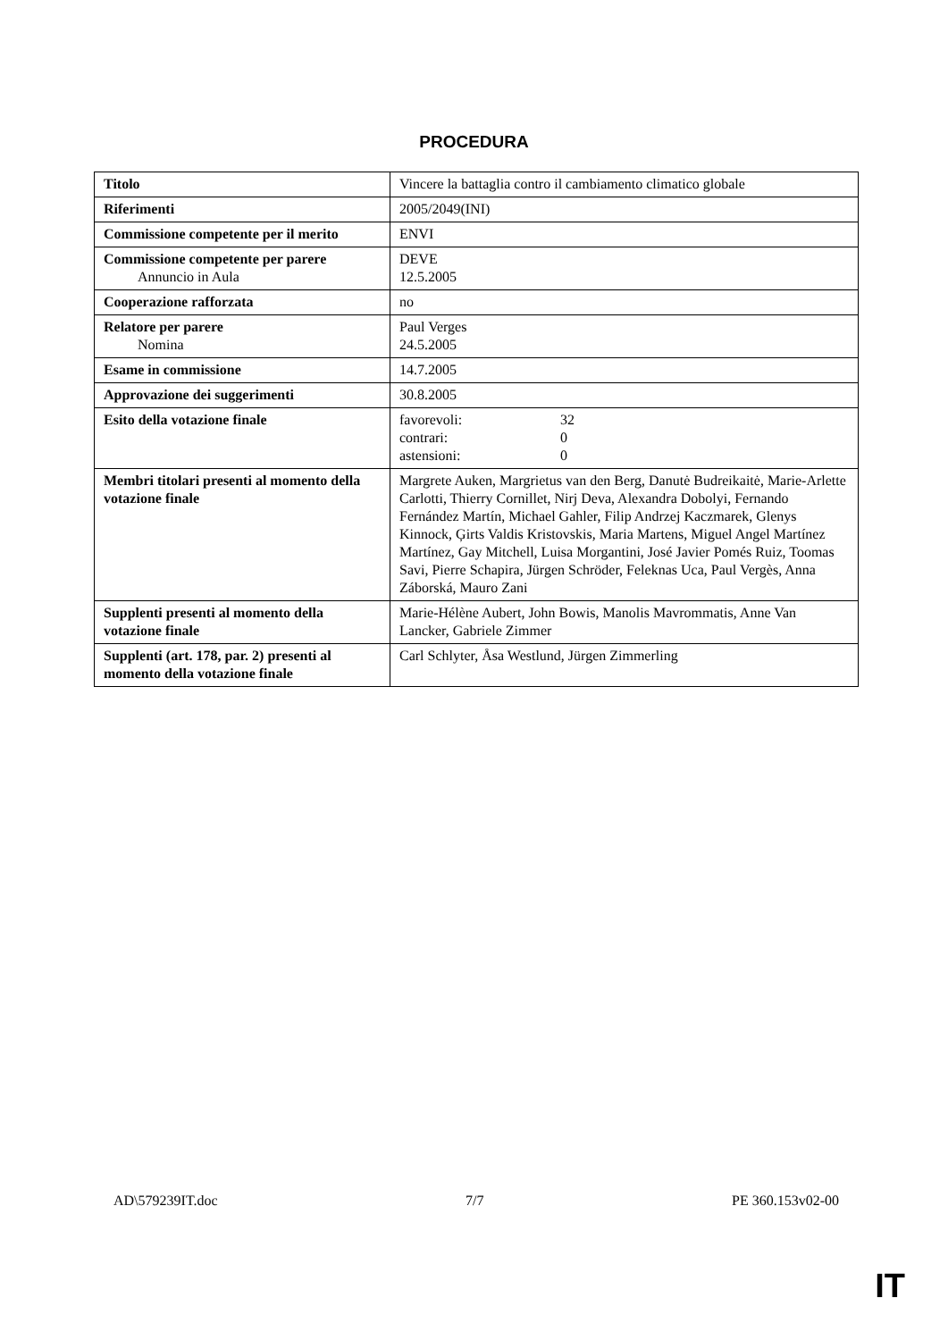PROCEDURA
| Titolo | Vincere la battaglia contro il cambiamento climatico globale |
| Riferimenti | 2005/2049(INI) |
| Commissione competente per il merito | ENVI |
| Commissione competente per parere Annuncio in Aula | DEVE 12.5.2005 |
| Cooperazione rafforzata | no |
| Relatore per parere Nomina | Paul Verges 24.5.2005 |
| Esame in commissione | 14.7.2005 |
| Approvazione dei suggerimenti | 30.8.2005 |
| Esito della votazione finale | favorevoli: 32 contrari: 0 astensioni: 0 |
| Membri titolari presenti al momento della votazione finale | Margrete Auken, Margrietus van den Berg, Danutė Budreikaitė, Marie-Arlette Carlotti, Thierry Cornillet, Nirj Deva, Alexandra Dobolyi, Fernando Fernández Martín, Michael Gahler, Filip Andrzej Kaczmarek, Glenys Kinnock, Ģirts Valdis Kristovskis, Maria Martens, Miguel Angel Martínez Martínez, Gay Mitchell, Luisa Morgantini, José Javier Pomés Ruiz, Toomas Savi, Pierre Schapira, Jürgen Schröder, Feleknas Uca, Paul Vergès, Anna Záborská, Mauro Zani |
| Supplenti presenti al momento della votazione finale | Marie-Hélène Aubert, John Bowis, Manolis Mavrommatis, Anne Van Lancker, Gabriele Zimmer |
| Supplenti (art. 178, par. 2) presenti al momento della votazione finale | Carl Schlyter, Åsa Westlund, Jürgen Zimmerling |
AD\579239IT.doc 7/7 PE 360.153v02-00
IT